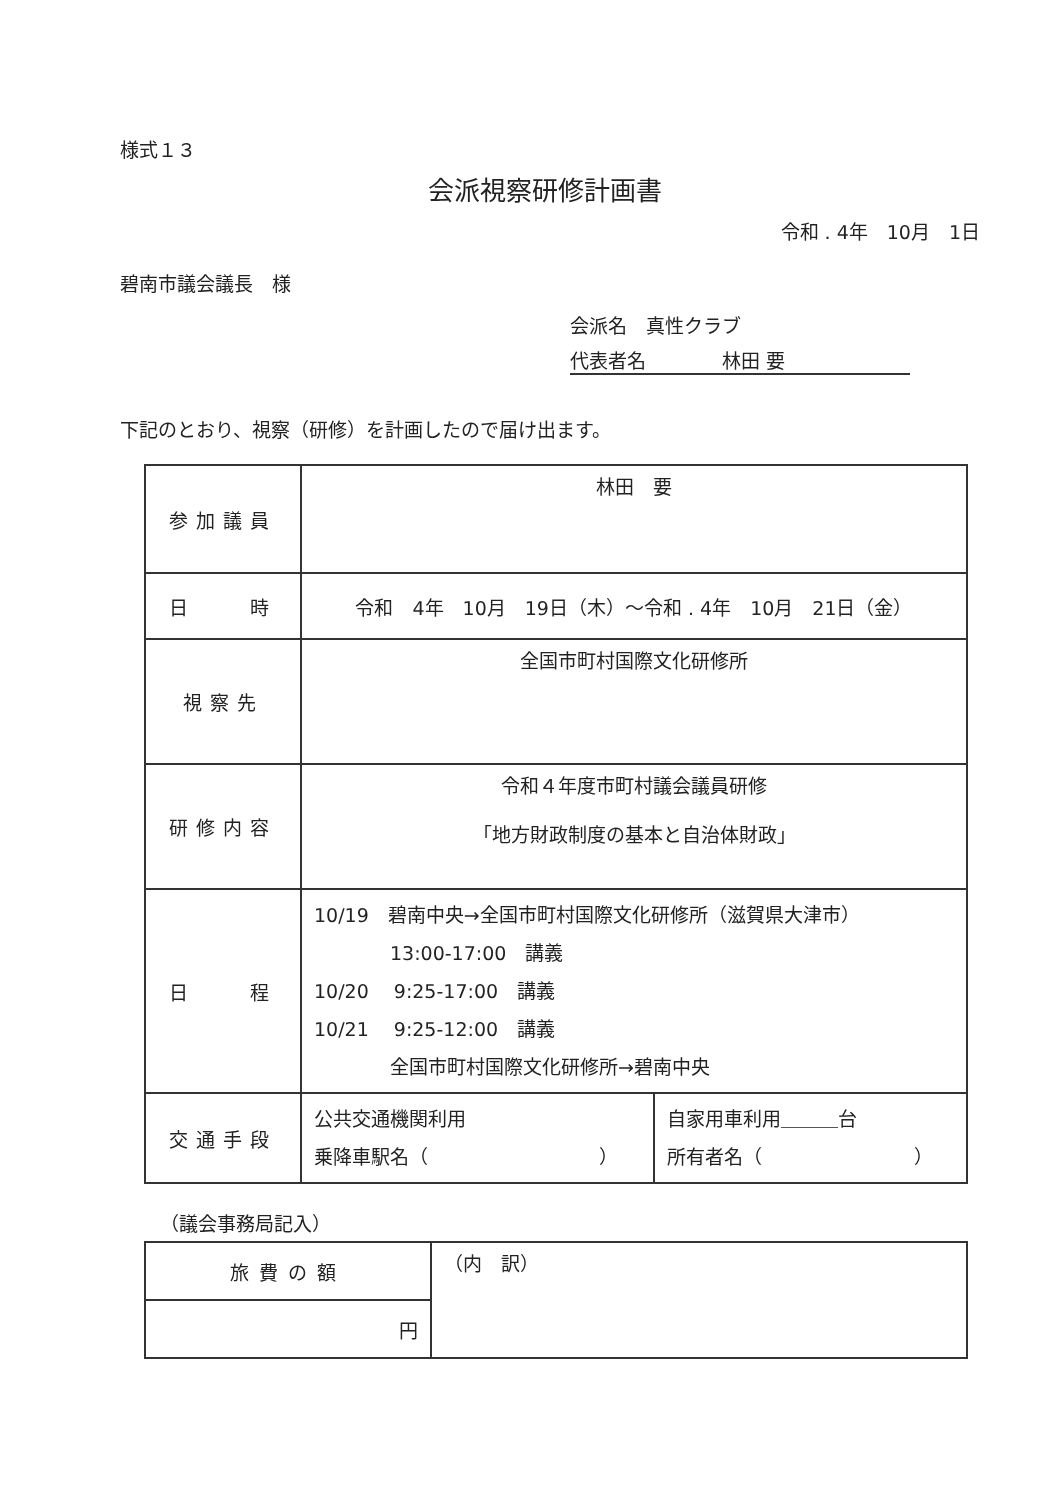様式１３
会派視察研修計画書
令和 . 4年　10月　1日
碧南市議会議長　様
会派名　真性クラブ
代表者名　　　　林田 要
下記のとおり、視察（研修）を計画したので届け出ます。
| 参加議員 | 林田 要 |
| 日 時 | 令和 4年 10月 19日（木）～令和 . 4年 10月 21日（金） |
| 視察先 | 全国市町村国際文化研修所 |
| 研修内容 | 令和４年度市町村議会議員研修 「地方財政制度の基本と自治体財政」 |
| 日 程 | 10/19 碧南中央→全国市町村国際文化研修所（滋賀県大津市） 13:00-17:00 講義 10/20 9:25-17:00 講義 10/21 9:25-12:00 講義 全国市町村国際文化研修所→碧南中央 |
| 交通手段 | / 公共交通機関利用 乗降車駅名（ ） / 自家用車利用＿＿＿台 所有者名（ ） / |
（議会事務局記入）
| 旅費の額 | （内 訳） |
| 円 | |